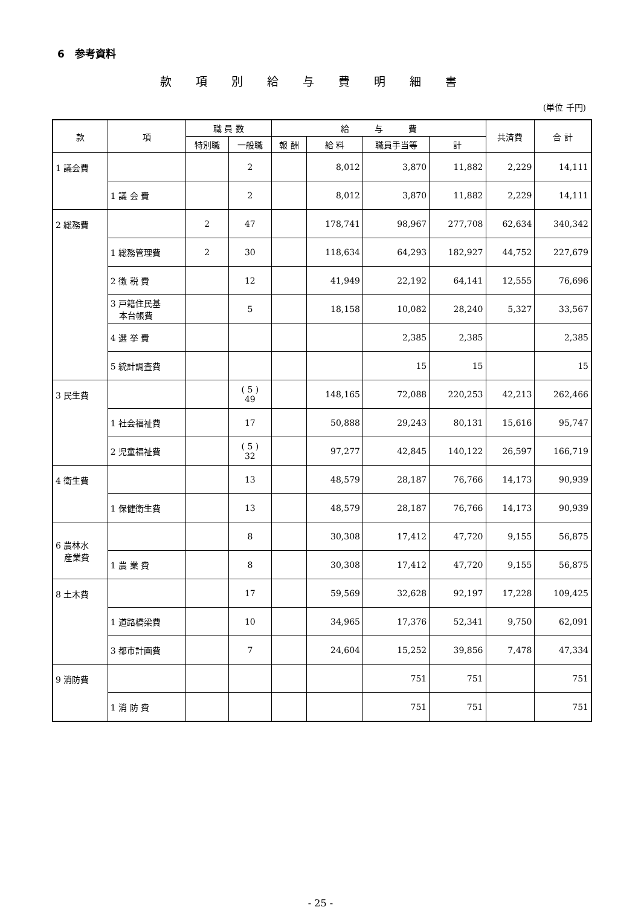6　参考資料
款項別給与費明細書
(単位 千円)
| 款 | 項 | 職 員 数 | | 給 与 費 | | | | 共済費 | 合 計 |
| --- | --- | --- | --- | --- | --- | --- | --- | --- | --- |
| | | 特別職 | 一般職 | 報 酬 | 給 料 | 職員手当等 | 計 | | |
| 1 議会費 | | | 2 | | 8,012 | 3,870 | 11,882 | 2,229 | 14,111 |
| | 1 議 会 費 | | 2 | | 8,012 | 3,870 | 11,882 | 2,229 | 14,111 |
| 2 総務費 | | 2 | 47 | | 178,741 | 98,967 | 277,708 | 62,634 | 340,342 |
| | 1 総務管理費 | 2 | 30 | | 118,634 | 64,293 | 182,927 | 44,752 | 227,679 |
| | 2 徴 税 費 | | 12 | | 41,949 | 22,192 | 64,141 | 12,555 | 76,696 |
| | 3 戸籍住民基 本台帳費 | | 5 | | 18,158 | 10,082 | 28,240 | 5,327 | 33,567 |
| | 4 選 挙 費 | | | | | 2,385 | 2,385 | | 2,385 |
| | 5 統計調査費 | | | | | 15 | 15 | | 15 |
| 3 民生費 | | | ( 5 ) 49 | | 148,165 | 72,088 | 220,253 | 42,213 | 262,466 |
| | 1 社会福祉費 | | 17 | | 50,888 | 29,243 | 80,131 | 15,616 | 95,747 |
| | 2 児童福祉費 | | ( 5 ) 32 | | 97,277 | 42,845 | 140,122 | 26,597 | 166,719 |
| 4 衛生費 | | | 13 | | 48,579 | 28,187 | 76,766 | 14,173 | 90,939 |
| | 1 保健衛生費 | | 13 | | 48,579 | 28,187 | 76,766 | 14,173 | 90,939 |
| 6 農林水 産業費 | | | 8 | | 30,308 | 17,412 | 47,720 | 9,155 | 56,875 |
| | 1 農 業 費 | | 8 | | 30,308 | 17,412 | 47,720 | 9,155 | 56,875 |
| 8 土木費 | | | 17 | | 59,569 | 32,628 | 92,197 | 17,228 | 109,425 |
| | 1 道路橋梁費 | | 10 | | 34,965 | 17,376 | 52,341 | 9,750 | 62,091 |
| | 3 都市計画費 | | 7 | | 24,604 | 15,252 | 39,856 | 7,478 | 47,334 |
| 9 消防費 | | | | | | 751 | 751 | | 751 |
| | 1 消 防 費 | | | | | 751 | 751 | | 751 |
- 25 -